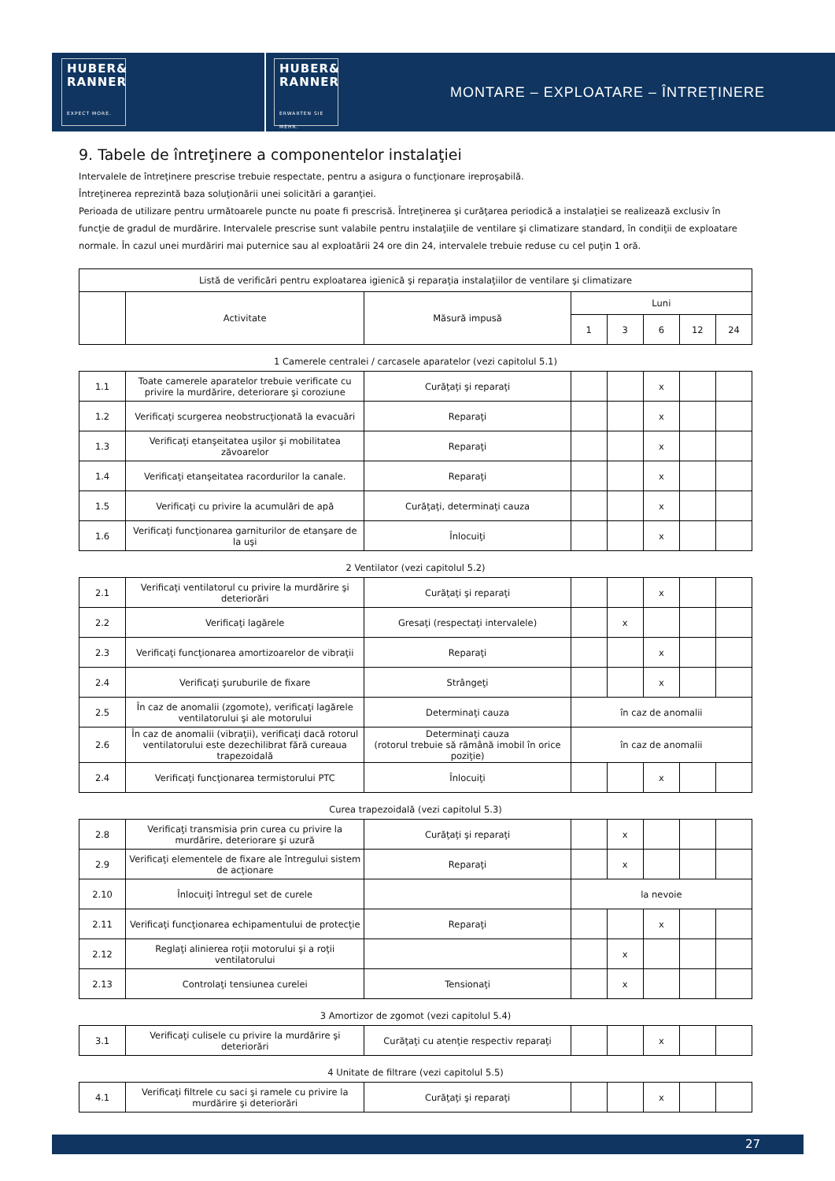HUBER&
RANNER
EXPECT MORE.
HUBER&
RANNER
ERWARTEN SIE MEHR.
MONTARE – EXPLOATARE – ÎNTREŢINERE
9. Tabele de întreţinere a componentelor instalaţiei
Intervalele de întreţinere prescrise trebuie respectate, pentru a asigura o funcţionare ireproşabilă.
Întreţinerea reprezintă baza soluţionării unei solicitări a garanţiei.
Perioada de utilizare pentru următoarele puncte nu poate fi prescrisă. Întreţinerea şi curăţarea periodică a instalaţiei se realizează exclusiv în funcţie de gradul de murdărire. Intervalele prescrise sunt valabile pentru instalaţiile de ventilare şi climatizare standard, în condiţii de exploatare normale. În cazul unei murdăriri mai puternice sau al exploatării 24 ore din 24, intervalele trebuie reduse cu cel puţin 1 oră.
| Listă de verificări pentru exploatarea igienică şi reparaţia instalaţiilor de ventilare şi climatizare | | | | | | | |
| --- | --- | --- | --- | --- | --- | --- | --- |
| | Activitate | Măsură impusă | Luni | | | | |
| | | | 1 | 3 | 6 | 12 | 24 |
1 Camerele centralei / carcasele aparatelor (vezi capitolul 5.1)
| 1.1 | Toate camerele aparatelor trebuie verificate cu privire la murdărire, deteriorare şi coroziune | Curăţaţi şi reparaţi | | | x | | |
| 1.2 | Verificaţi scurgerea neobstrucţionată la evacuări | Reparaţi | | | x | | |
| 1.3 | Verificaţi etanşeitatea uşilor şi mobilitatea zăvoarelor | Reparaţi | | | x | | |
| 1.4 | Verificaţi etanşeitatea racordurilor la canale. | Reparaţi | | | x | | |
| 1.5 | Verificaţi cu privire la acumulări de apă | Curăţaţi, determinaţi cauza | | | x | | |
| 1.6 | Verificaţi funcţionarea garniturilor de etanşare de la uşi | Înlocuiţi | | | x | | |
2 Ventilator (vezi capitolul 5.2)
| 2.1 | Verificaţi ventilatorul cu privire la murdărire şi deteriorări | Curăţaţi şi reparaţi | | | x | | |
| 2.2 | Verificaţi lagărele | Gresaţi (respectaţi intervalele) | | x | | | |
| 2.3 | Verificaţi funcţionarea amortizoarelor de vibraţii | Reparaţi | | | x | | |
| 2.4 | Verificaţi şuruburile de fixare | Strângeţi | | | x | | |
| 2.5 | În caz de anomalii (zgomote), verificaţi lagărele ventilatorului şi ale motorului | Determinaţi cauza | în caz de anomalii | | | | |
| 2.6 | În caz de anomalii (vibraţii), verificaţi dacă rotorul ventilatorului este dezechilibrat fără cureaua trapezoidală | Determinaţi cauza (rotorul trebuie să rămână imobil în orice poziţie) | în caz de anomalii | | | | |
| 2.4 | Verificaţi funcţionarea termistorului PTC | Înlocuiţi | | | x | | |
Curea trapezoidală (vezi capitolul 5.3)
| 2.8 | Verificaţi transmisia prin curea cu privire la murdărire, deteriorare şi uzură | Curăţaţi şi reparaţi | | x | | | |
| 2.9 | Verificaţi elementele de fixare ale întregului sistem de acţionare | Reparaţi | | x | | | |
| 2.10 | Înlocuiţi întregul set de curele | | la nevoie | | | | |
| 2.11 | Verificaţi funcţionarea echipamentului de protecţie | Reparaţi | | | x | | |
| 2.12 | Reglaţi alinierea roţii motorului şi a roţii ventilatorului | | | x | | | |
| 2.13 | Controlaţi tensiunea curelei | Tensionaţi | | x | | | |
3 Amortizor de zgomot (vezi capitolul 5.4)
| 3.1 | Verificaţi culisele cu privire la murdărire şi deteriorări | Curăţaţi cu atenţie respectiv reparaţi | | | x | | |
4 Unitate de filtrare (vezi capitolul 5.5)
| 4.1 | Verificaţi filtrele cu saci şi ramele cu privire la murdărire şi deteriorări | Curăţaţi şi reparaţi | | | x | | |
27